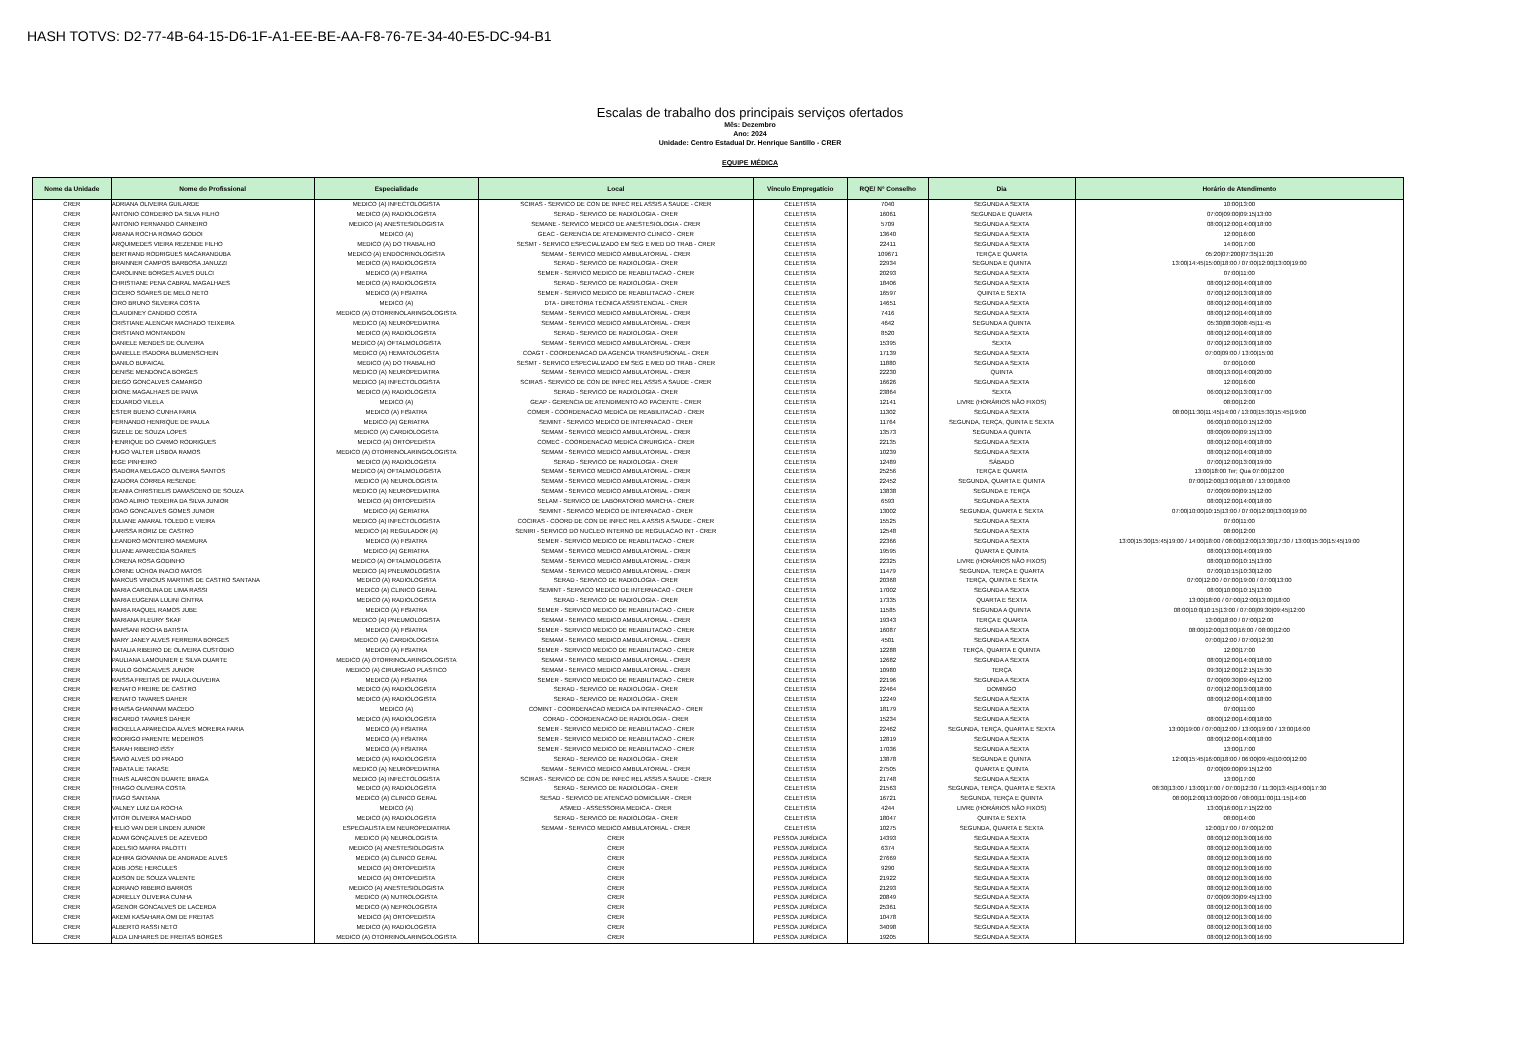HASH TOTVS: D2-77-4B-64-15-D6-1F-A1-EE-BE-AA-F8-76-7E-34-40-E5-DC-94-B1
Escalas de trabalho dos principais serviços ofertados
Mês: Dezembro
Ano: 2024
Unidade: Centro Estadual Dr. Henrique Santillo - CRER
EQUIPE MÉDICA
| Nome da Unidade | Nome do Profissional | Especialidade | Local | Vínculo Empregatício | RQE/ N° Conselho | Dia | Horário de Atendimento |
| --- | --- | --- | --- | --- | --- | --- | --- |
| CRER | ADRIANA OLIVEIRA GUILARDE | MEDICO (A) INFECTOLOGISTA | SCIRAS - SERVICO DE CON DE INFEC REL ASSIS A SAUDE - CRER | CELETISTA | 7040 | SEGUNDA A SEXTA | 10:00/13:00 |
| CRER | ANTONIO CORDEIRO DA SILVA FILHO | MEDICO (A) RADIOLOGISTA | SERAD - SERVICO DE RADIOLOGIA - CRER | CELETISTA | 16061 | SEGUNDA E QUARTA | 07:00/09:00/09:15/13:00 |
| CRER | ANTONIO FERNANDO CARNEIRO | MEDICO (A) ANESTESIOLOGISTA | SEMANE - SERVICO MEDICO DE ANESTESIOLOGIA - CRER | CELETISTA | 5709 | SEGUNDA A SEXTA | 08:00/12:00/14:00/18:00 |
| CRER | ARIANA ROCHA ROMAO GODOI | MEDICO (A) | GEAC - GERENCIA DE ATENDIMENTO CLINICO - CRER | CELETISTA | 13640 | SEGUNDA A SEXTA | 12:00/16:00 |
| CRER | ARQUIMEDES VIEIRA REZENDE FILHO | MEDICO (A) DO TRABALHO | SESMT - SERVICO ESPECIALIZADO EM SEG E MED DO TRAB - CRER | CELETISTA | 22411 | SEGUNDA A SEXTA | 14:00/17:00 |
| CRER | BERTRAND RODRIGUES MACARANDUBA | MEDICO (A) ENDOCRINOLOGISTA | SEMAM - SERVICO MEDICO AMBULATORIAL - CRER | CELETISTA | 109671 | TERÇA E QUARTA | 05:20/07:200/07:35/11:20 |
| CRER | BRAINNER CAMPOS BARBOSA JANUZZI | MEDICO (A) RADIOLOGISTA | SERAD - SERVICO DE RADIOLOGIA - CRER | CELETISTA | 22934 | SEGUNDA E QUINTA | 13:00/14:45/15:00/18:00 / 07:00/12:00/13:00/19:00 |
| CRER | CAROLINNE BORGES ALVES DULCI | MEDICO (A) FISIATRA | SEMER - SERVICO MEDICO DE REABILITACAO - CRER | CELETISTA | 20293 | SEGUNDA A SEXTA | 07:00/11:00 |
| CRER | CHRISTIANE PENA CABRAL MAGALHAES | MEDICO (A) RADIOLOGISTA | SERAD - SERVICO DE RADIOLOGIA - CRER | CELETISTA | 18406 | SEGUNDA A SEXTA | 08:00/12:00/14:00/18:00 |
| CRER | CICERO SOARES DE MELO NETO | MEDICO (A) FISIATRA | SEMER - SERVICO MEDICO DE REABILITACAO - CRER | CELETISTA | 16597 | QUINTA E SEXTA | 07:00/12:00/13:00/18:00 |
| CRER | CIRO BRUNO SILVEIRA COSTA | MEDICO (A) | DTA - DIRETORIA TECNICA ASSISTENCIAL - CRER | CELETISTA | 14651 | SEGUNDA A SEXTA | 08:00/12:00/14:00/18:00 |
| CRER | CLAUDINEY CANDIDO COSTA | MEDICO (A) OTORRINOLARINGOLOGISTA | SEMAM - SERVICO MEDICO AMBULATORIAL - CRER | CELETISTA | 7416 | SEGUNDA A SEXTA | 08:00/12:00/14:00/18:00 |
| CRER | CRISTIANE ALENCAR MACHADO TEIXEIRA | MEDICO (A) NEUROPEDIATRA | SEMAM - SERVICO MEDICO AMBULATORIAL - CRER | CELETISTA | 4642 | SEGUNDA A QUINTA | 05:30/08:30/08:45/11:45 |
| CRER | CRISTIANO MONTANDON | MEDICO (A) RADIOLOGISTA | SERAD - SERVICO DE RADIOLOGIA - CRER | CELETISTA | 8520 | SEGUNDA A SEXTA | 08:00/12:00/14:00/18:00 |
| CRER | DANIELE MENDES DE OLIVEIRA | MEDICO (A) OFTALMOLOGISTA | SEMAM - SERVICO MEDICO AMBULATORIAL - CRER | CELETISTA | 15395 | SEXTA | 07:00/12:00/13:00/18:00 |
| CRER | DANIELLE ISADORA BLUMENSCHEIN | MEDICO (A) HEMATOLOGISTA | COAGT - COORDENACAO DA AGENCIA TRANSFUSIONAL - CRER | CELETISTA | 17139 | SEGUNDA A SEXTA | 07:00/09:00 / 13:00/15:00 |
| CRER | DANILO BUFAICAL | MEDICO (A) DO TRABALHO | SESMT - SERVICO ESPECIALIZADO EM SEG E MED DO TRAB - CRER | CELETISTA | 11880 | SEGUNDA A SEXTA | 07:00/10:00 |
| CRER | DENISE MENDONCA BORGES | MEDICO (A) NEUROPEDIATRA | SEMAM - SERVICO MEDICO AMBULATORIAL - CRER | CELETISTA | 22230 | QUINTA | 08:00/13:00/14:00/20:00 |
| CRER | DIEGO GONCALVES CAMARGO | MEDICO (A) INFECTOLOGISTA | SCIRAS - SERVICO DE CON DE INFEC REL ASSIS A SAUDE - CRER | CELETISTA | 16626 | SEGUNDA A SEXTA | 12:00/16:00 |
| CRER | DIONE MAGALHAES DE PAIVA | MEDICO (A) RADIOLOGISTA | SERAD - SERVICO DE RADIOLOGIA - CRER | CELETISTA | 23864 | SEXTA | 06:00/12:00/13:00/17:00 |
| CRER | EDUARDO VILELA | MEDICO (A) | GEAP - GERENCIA DE ATENDIMENTO AO PACIENTE - CRER | CELETISTA | 12141 | LIVRE (HORÁRIOS NÃO FIXOS) | 08:00/12:00 |
| CRER | ESTER BUENO CUNHA FARIA | MEDICO (A) FISIATRA | COMER - COORDENACAO MEDICA DE REABILITACAO - CRER | CELETISTA | 11302 | SEGUNDA A SEXTA | 08:00/11:30/11:45/14:00 / 13:00/15:30/15:45/19:00 |
| CRER | FERNANDO HENRIQUE DE PAULA | MEDICO (A) GERIATRA | SEMINT - SERVICO MEDICO DE INTERNACAO - CRER | CELETISTA | 11764 | SEGUNDA, TERÇA, QUINTA E SEXTA | 06:00/10:00/10:15/12:00 |
| CRER | GIZELE DE SOUZA LOPES | MEDICO (A) CARDIOLOGISTA | SEMAM - SERVICO MEDICO AMBULATORIAL - CRER | CELETISTA | 13573 | SEGUNDA A QUINTA | 08:00/09:00/09:15/13:00 |
| CRER | HENRIQUE DO CARMO RODRIGUES | MEDICO (A) ORTOPEDISTA | COMEC - COORDENACAO MEDICA CIRURGICA - CRER | CELETISTA | 22135 | SEGUNDA A SEXTA | 08:00/12:00/14:00/18:00 |
| CRER | HUGO VALTER LISBOA RAMOS | MEDICO (A) OTORRINOLARINGOLOGISTA | SEMAM - SERVICO MEDICO AMBULATORIAL - CRER | CELETISTA | 10239 | SEGUNDA A SEXTA | 08:00/12:00/14:00/18:00 |
| CRER | IEGE PINHEIRO | MEDICO (A) RADIOLOGISTA | SERAD - SERVICO DE RADIOLOGIA - CRER | CELETISTA | 12489 | SÁBADO | 07:00/12:00/13:00/19:00 |
| CRER | ISADORA MELGACO OLIVEIRA SANTOS | MEDICO (A) OFTALMOLOGISTA | SEMAM - SERVICO MEDICO AMBULATORIAL - CRER | CELETISTA | 25256 | TERÇA E QUARTA | 13:00/18:00 Ter; Qua 07:00/12:00 |
| CRER | IZADORA CORREA RESENDE | MEDICO (A) NEUROLOGISTA | SEMAM - SERVICO MEDICO AMBULATORIAL - CRER | CELETISTA | 22452 | SEGUNDA, QUARTA E QUINTA | 07:00/12:00/13:00/18:00 / 13:00/18:00 |
| CRER | JEANIA CHRISTIELIS DAMASCENO DE SOUZA | MEDICO (A) NEUROPEDIATRA | SEMAM - SERVICO MEDICO AMBULATORIAL - CRER | CELETISTA | 13838 | SEGUNDA E TERÇA | 07:00/09:00/09:15/12:00 |
| CRER | JOAO ALIRIO TEIXEIRA DA SILVA JUNIOR | MEDICO (A) ORTOPEDISTA | SELAM - SERVICO DE LABORATORIO MARCHA - CRER | CELETISTA | 6593 | SEGUNDA A SEXTA | 08:00/12:00/14:00/18:00 |
| CRER | JOAO GONCALVES GOMES JUNIOR | MEDICO (A) GERIATRA | SEMINT - SERVICO MEDICO DE INTERNACAO - CRER | CELETISTA | 13002 | SEGUNDA, QUARTA E SEXTA | 07:00/10:00/10:15/13:00 / 07:00/12:00/13:00/19:00 |
| CRER | JULIANE AMARAL TOLEDO E VIEIRA | MEDICO (A) INFECTOLOGISTA | COCIRAS - COORD DE CON DE INFEC REL A ASSIS A SAUDE - CRER | CELETISTA | 15525 | SEGUNDA A SEXTA | 07:00/11:00 |
| CRER | LARISSA RORIZ DE CASTRO | MEDICO (A) REGULADOR (A) | SENIRI - SERVICO DO NUCLEO INTERNO DE REGULACAO INT - CRER | CELETISTA | 12548 | SEGUNDA A SEXTA | 08:00/12:00 |
| CRER | LEANDRO MONTEIRO MAEMURA | MEDICO (A) FISIATRA | SEMER - SERVICO MEDICO DE REABILITACAO - CRER | CELETISTA | 22366 | SEGUNDA A SEXTA | 13:00/15:30/15:45/19:00 / 14:00/18:00 / 08:00/12:00/13:30/17:30 / 13:00/15:30/15:45/19:00 |
| CRER | LILIANE APARECIDA SOARES | MEDICO (A) GERIATRA | SEMAM - SERVICO MEDICO AMBULATORIAL - CRER | CELETISTA | 19595 | QUARTA E QUINTA | 08:00/13:00/14:00/19:00 |
| CRER | LORENA ROSA GODINHO | MEDICO (A) OFTALMOLOGISTA | SEMAM - SERVICO MEDICO AMBULATORIAL - CRER | CELETISTA | 22325 | LIVRE (HORÁRIOS NÃO FIXOS) | 08:00/10:00/10:15/13:00 |
| CRER | LORINE UCHOA INACIO MATOS | MEDICO (A) PNEUMOLOGISTA | SEMAM - SERVICO MEDICO AMBULATORIAL - CRER | CELETISTA | 11479 | SEGUNDA, TERÇA E QUARTA | 07:00/10:15/10:30/12:00 |
| CRER | MARCUS VINICIUS MARTINS DE CASTRO SANTANA | MEDICO (A) RADIOLOGISTA | SERAD - SERVICO DE RADIOLOGIA - CRER | CELETISTA | 20368 | TERÇA, QUINTA E SEXTA | 07:00/12:00 / 07:00/19:00 / 07:00/13:00 |
| CRER | MARIA CAROLINA DE LIMA RASSI | MEDICO (A) CLINICO GERAL | SEMINT - SERVICO MEDICO DE INTERNACAO - CRER | CELETISTA | 17002 | SEGUNDA A SEXTA | 08:00/10:00/10:15/13:00 |
| CRER | MARIA EUGENIA LULINI CINTRA | MEDICO (A) RADIOLOGISTA | SERAD - SERVICO DE RADIOLOGIA - CRER | CELETISTA | 17335 | QUARTA E SEXTA | 13:00/18:00 / 07:00/12:00/13:00/18:00 |
| CRER | MARIA RAQUEL RAMOS JUBE | MEDICO (A) FISIATRA | SEMER - SERVICO MEDICO DE REABILITACAO - CRER | CELETISTA | 11585 | SEGUNDA A QUINTA | 08:00/10:0/10:15/13:00 / 07:00/09:30/09:45/12:00 |
| CRER | MARIANA FLEURY SKAF | MEDICO (A) PNEUMOLOGISTA | SEMAM - SERVICO MEDICO AMBULATORIAL - CRER | CELETISTA | 19343 | TERÇA E QUARTA | 13:00/18:00 / 07:00/12:00 |
| CRER | MARSANI ROCHA BATISTA | MEDICO (A) FISIATRA | SEMER - SERVICO MEDICO DE REABILITACAO - CRER | CELETISTA | 16087 | SEGUNDA A SEXTA | 08:00/12:00/13:00/16:00 / 08:00/12:00 |
| CRER | MARY JANEY ALVES FERREIRA BORGES | MEDICO (A) CARDIOLOGISTA | SEMAM - SERVICO MEDICO AMBULATORIAL - CRER | CELETISTA | 4501 | SEGUNDA A SEXTA | 07:00/12:00 / 07:00/12:30 |
| CRER | NATALIA RIBEIRO DE OLIVEIRA CUSTODIO | MEDICO (A) FISIATRA | SEMER - SERVICO MEDICO DE REABILITACAO - CRER | CELETISTA | 12288 | TERÇA, QUARTA E QUINTA | 12:00/17:00 |
| CRER | PAULIANA LAMOUNIER E SILVA DUARTE | MEDICO (A) OTORRINOLARINGOLOGISTA | SEMAM - SERVICO MEDICO AMBULATORIAL - CRER | CELETISTA | 12682 | SEGUNDA A SEXTA | 08:00/12:00/14:00/18:00 |
| CRER | PAULO GONCALVES JUNIOR | MEDICO (A) CIRURGIAO PLASTICO | SEMAM - SERVICO MEDICO AMBULATORIAL - CRER | CELETISTA | 10980 | TERÇA | 09:30/12:00/12:15/15:30 |
| CRER | RAISSA FREITAS DE PAULA OLIVEIRA | MEDICO (A) FISIATRA | SEMER - SERVICO MEDICO DE REABILITACAO - CRER | CELETISTA | 22196 | SEGUNDA A SEXTA | 07:00/09:30/09:45/12:00 |
| CRER | RENATO FREIRE DE CASTRO | MEDICO (A) RADIOLOGISTA | SERAD - SERVICO DE RADIOLOGIA - CRER | CELETISTA | 22464 | DOMINGO | 07:00/12:00/13:00/18:00 |
| CRER | RENATO TAVARES DAHER | MEDICO (A) RADIOLOGISTA | SERAD - SERVICO DE RADIOLOGIA - CRER | CELETISTA | 12249 | SEGUNDA A SEXTA | 08:00/12:00/14:00/18:00 |
| CRER | RHAISA GHANNAM MACEDO | MEDICO (A) | COMINT - COORDENACAO MEDICA DA INTERNACAO - CRER | CELETISTA | 18179 | SEGUNDA A SEXTA | 07:00/11:00 |
| CRER | RICARDO TAVARES DAHER | MEDICO (A) RADIOLOGISTA | CORAD - COORDENACAO DE RADIOLOGIA - CRER | CELETISTA | 15234 | SEGUNDA A SEXTA | 08:00/12:00/14:00/18:00 |
| CRER | RICKELLA APARECIDA ALVES MOREIRA FARIA | MEDICO (A) FISIATRA | SEMER - SERVICO MEDICO DE REABILITACAO - CRER | CELETISTA | 22462 | SEGUNDA, TERÇA, QUARTA E SEXTA | 13:00/19:00 / 07:00/12:00 / 13:00/19:00 / 13:00/16:00 |
| CRER | RODRIGO PARENTE MEDEIROS | MEDICO (A) FISIATRA | SEMER - SERVICO MEDICO DE REABILITACAO - CRER | CELETISTA | 12819 | SEGUNDA A SEXTA | 08:00/12:00/14:00/18:00 |
| CRER | SARAH RIBEIRO ISSY | MEDICO (A) FISIATRA | SEMER - SERVICO MEDICO DE REABILITACAO - CRER | CELETISTA | 17036 | SEGUNDA A SEXTA | 13:00/17:00 |
| CRER | SAVIO ALVES DO PRADO | MEDICO (A) RADIOLOGISTA | SERAD - SERVICO DE RADIOLOGIA - CRER | CELETISTA | 13878 | SEGUNDA E QUINTA | 12:00/15:45/16:00/18:00 / 06:00/09:45/10:00/12:00 |
| CRER | TABATA LIE TAKASE | MEDICO (A) NEUROPEDIATRA | SEMAM - SERVICO MEDICO AMBULATORIAL - CRER | CELETISTA | 27505 | QUARTA E QUINTA | 07:00/09:00/09:15/12:00 |
| CRER | THAIS ALARCON DUARTE BRAGA | MEDICO (A) INFECTOLOGISTA | SCIRAS - SERVICO DE CON DE INFEC REL ASSIS A SAUDE - CRER | CELETISTA | 21748 | SEGUNDA A SEXTA | 13:00/17:00 |
| CRER | THIAGO OLIVEIRA COSTA | MEDICO (A) RADIOLOGISTA | SERAD - SERVICO DE RADIOLOGIA - CRER | CELETISTA | 21563 | SEGUNDA, TERÇA, QUARTA E SEXTA | 08:30/13:00 / 13:00/17:00 / 07:00/12:30 / 11:30/13:45/14:00/17:30 |
| CRER | TIAGO SANTANA | MEDICO (A) CLINICO GERAL | SESAD - SERVICO DE ATENCAO DOMICILIAR - CRER | CELETISTA | 16721 | SEGUNDA, TERÇA E QUINTA | 08:00/12:00/13:00/20:00 / 08:00/11:00/11:15/14:00 |
| CRER | VALNEY LUIZ DA ROCHA | MEDICO (A) | ASMED - ASSESSORIA MEDICA - CRER | CELETISTA | 4244 | LIVRE (HORÁRIOS NÃO FIXOS) | 13:00/16:00/17:15/22:00 |
| CRER | VITOR OLIVEIRA MACHADO | MEDICO (A) RADIOLOGISTA | SERAD - SERVICO DE RADIOLOGIA - CRER | CELETISTA | 18047 | QUINTA E SEXTA | 08:00/14:00 |
| CRER | HELIO VAN DER LINDEN JUNIOR | ESPECIALISTA EM NEUROPEDIATRIA | SEMAM - SERVICO MEDICO AMBULATORIAL - CRER | CELETISTA | 10275 | SEGUNDA, QUARTA E SEXTA | 12:00/17:00 / 07:00/12:00 |
| CRER | ADAM GONÇALVES DE AZEVEDO | MEDICO (A) NEUROLOGISTA | CRER | PESSOA JURÍDICA | 14393 | SEGUNDA A SEXTA | 08:00/12:00/13:00/16:00 |
| CRER | ADELSIO MAFRA PALOTTI | MEDICO (A) ANESTESIOLOGISTA | CRER | PESSOA JURÍDICA | 6374 | SEGUNDA A SEXTA | 08:00/12:00/13:00/16:00 |
| CRER | ADHIRA GIOVANNA DE ANDRADE ALVES | MEDICO (A) CLINICO GERAL | CRER | PESSOA JURÍDICA | 27669 | SEGUNDA A SEXTA | 08:00/12:00/13:00/16:00 |
| CRER | ADIB JOSE HERCULES | MEDICO (A) ORTOPEDISTA | CRER | PESSOA JURÍDICA | 9290 | SEGUNDA A SEXTA | 08:00/12:00/13:00/16:00 |
| CRER | ADISON DE SOUZA VALENTE | MEDICO (A) ORTOPEDISTA | CRER | PESSOA JURÍDICA | 21922 | SEGUNDA A SEXTA | 08:00/12:00/13:00/16:00 |
| CRER | ADRIANO RIBEIRO BARROS | MEDICO (A) ANESTESIOLOGISTA | CRER | PESSOA JURÍDICA | 21293 | SEGUNDA A SEXTA | 08:00/12:00/13:00/16:00 |
| CRER | ADRIELLY OLIVEIRA CUNHA | MEDICO (A) NUTROLOGISTA | CRER | PESSOA JURÍDICA | 20849 | SEGUNDA A SEXTA | 07:00/09:30/09:45/13:00 |
| CRER | AGENOR GONCALVES DE LACERDA | MEDICO (A) NEFROLOGISTA | CRER | PESSOA JURÍDICA | 25361 | SEGUNDA A SEXTA | 08:00/12:00/13:00/16:00 |
| CRER | AKEMI KASAHARA OMI DE FREITAS | MEDICO (A) ORTOPEDISTA | CRER | PESSOA JURÍDICA | 10478 | SEGUNDA A SEXTA | 08:00/12:00/13:00/16:00 |
| CRER | ALBERTO RASSI NETO | MEDICO (A) RADIOLOGISTA | CRER | PESSOA JURÍDICA | 34098 | SEGUNDA A SEXTA | 08:00/12:00/13:00/16:00 |
| CRER | ALDA LINHARES DE FREITAS BORGES | MEDICO (A) OTORRINOLARINGOLOGISTA | CRER | PESSOA JURÍDICA | 19205 | SEGUNDA A SEXTA | 08:00/12:00/13:00/16:00 |